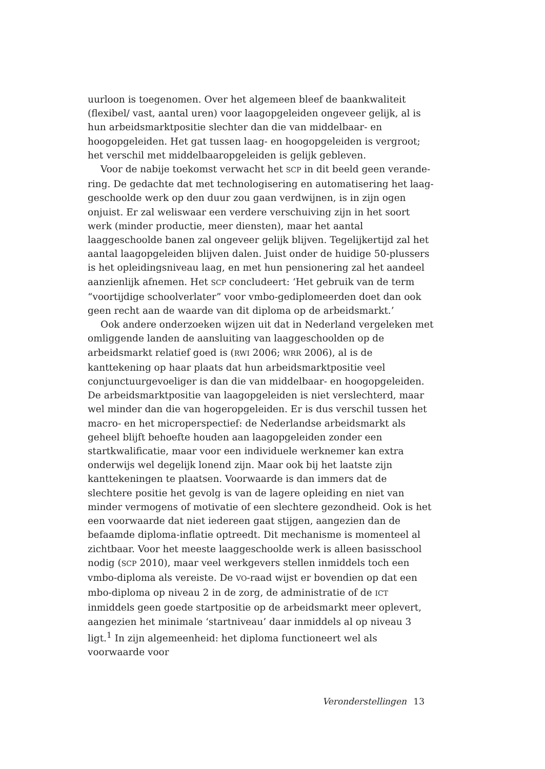uurloon is toegenomen. Over het algemeen bleef de baankwaliteit (flexibel/ vast, aantal uren) voor laagopgeleiden ongeveer gelijk, al is hun arbeids­marktpositie slechter dan die van middelbaar- en hoogopgeleiden. Het gat tussen laag- en hoogopgeleiden is vergroot; het verschil met middelbaar­opgeleiden is gelijk gebleven.
Voor de nabije toekomst verwacht het SCP in dit beeld geen verande­ring. De gedachte dat met technologisering en automatisering het laag­geschoolde werk op den duur zou gaan verdwijnen, is in zijn ogen onjuist. Er zal weliswaar een verdere verschuiving zijn in het soort werk (minder productie, meer diensten), maar het aantal laaggeschoolde banen zal onge­veer gelijk blijven. Tegelijkertijd zal het aantal laagopgeleiden blijven dalen. Juist onder de huidige 50-plussers is het opleidingsniveau laag, en met hun pensionering zal het aandeel aanzienlijk afnemen. Het SCP concludeert: ‘Het gebruik van de term “voortijdige schoolverlater” voor vmbo-gedi­plomeerden doet dan ook geen recht aan de waarde van dit diploma op de arbeidsmarkt.’
Ook andere onderzoeken wijzen uit dat in Nederland vergeleken met omliggende landen de aansluiting van laaggeschoolden op de arbeidsmarkt relatief goed is (RWI 2006; WRR 2006), al is de kanttekening op haar plaats dat hun arbeidsmarktpositie veel conjunctuurgevoeliger is dan die van middelbaar- en hoogopgeleiden. De arbeidsmarktpositie van laagopgelei­den is niet verslechterd, maar wel minder dan die van hogeropgeleiden. Er is dus verschil tussen het macro- en het microperspectief: de Nederlandse arbeidsmarkt als geheel blijft behoefte houden aan laagopgeleiden zonder een startkwalificatie, maar voor een individuele werknemer kan extra onderwijs wel degelijk lonend zijn. Maar ook bij het laatste zijn kantteke­ningen te plaatsen. Voorwaarde is dan immers dat de slechtere positie het gevolg is van de lagere opleiding en niet van minder vermogens of motiva­tie of een slechtere gezondheid. Ook is het een voorwaarde dat niet iedereen gaat stijgen, aangezien dan de befaamde diploma-inflatie optreedt. Dit mechanisme is momenteel al zichtbaar. Voor het meeste laaggeschoolde werk is alleen basisschool nodig (SCP 2010), maar veel werkgevers stellen inmiddels toch een vmbo-diploma als vereiste. De VO-raad wijst er boven­dien op dat een mbo-diploma op niveau 2 in de zorg, de administratie of de ICT inmiddels geen goede startpositie op de arbeidsmarkt meer oplevert, aangezien het minimale ‘startniveau’ daar inmiddels al op niveau 3 ligt.<sup>1</sup> In zijn algemeenheid: het diploma functioneert wel als voorwaarde voor
Veronderstellingen 13